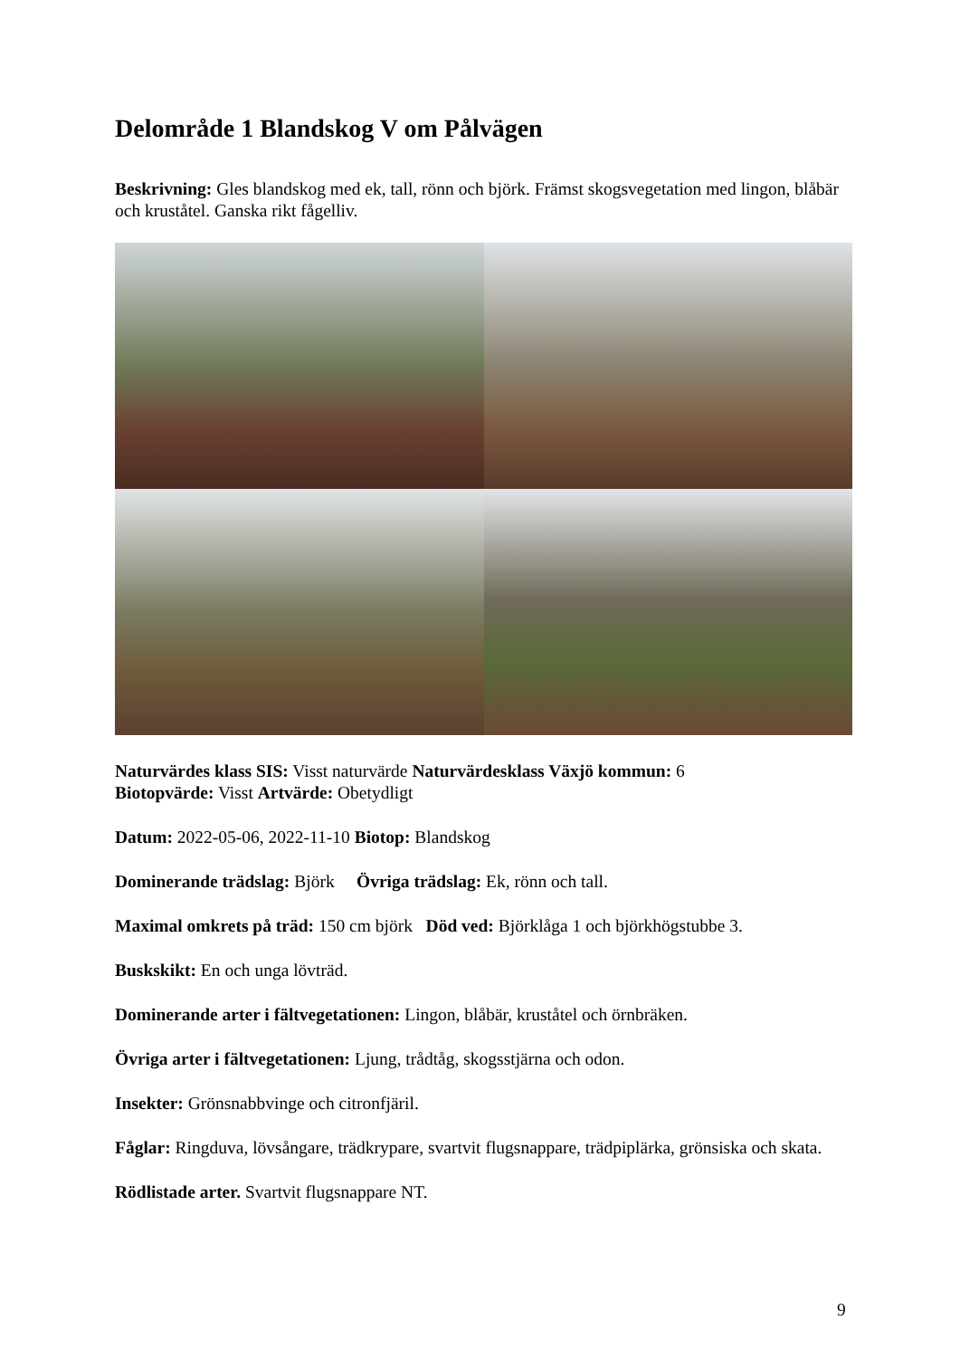Delområde 1 Blandskog V om Pålvägen
Beskrivning: Gles blandskog med ek, tall, rönn och björk. Främst skogsvegetation med lingon, blåbär och kruståtel. Ganska rikt fågelliv.
Naturvärdes klass SIS: Visst naturvärde Naturvärdesklass Växjö kommun: 6
Biotopvärde: Visst Artvärde: Obetydligt
Datum: 2022-05-06, 2022-11-10 Biotop: Blandskog
Dominerande trädslag: Björk Övriga trädslag: Ek, rönn och tall.
Maximal omkrets på träd: 150 cm björk Död ved: Björklåga 1 och björkhögstubbe 3.
Buskskikt: En och unga lövträd.
Dominerande arter i fältvegetationen: Lingon, blåbär, kruståtel och örnbräken.
Övriga arter i fältvegetationen: Ljung, trådtåg, skogsstjärna och odon.
Insekter: Grönsnabbvinge och citronfjäril.
Fåglar: Ringduva, lövsångare, trädkrypare, svartvit flugsnappare, trädpiplärka, grönsiska och skata.
Rödlistade arter. Svartvit flugsnappare NT.
9